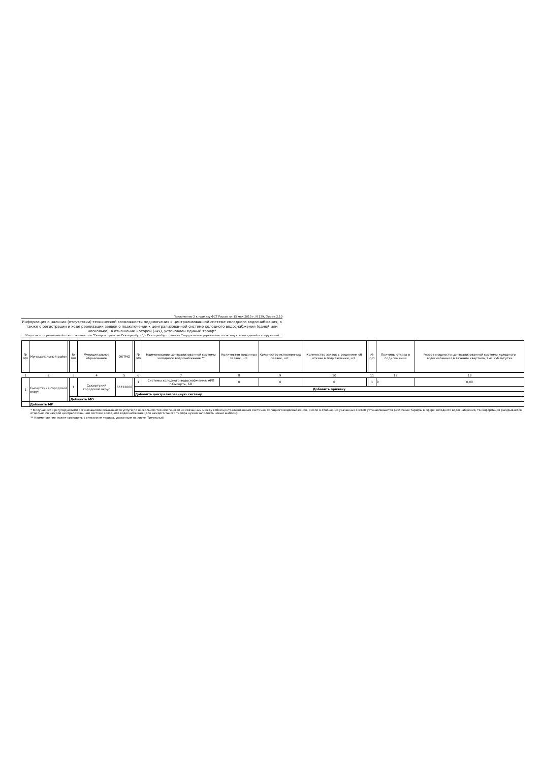Приложение 2 к приказу ФСТ России от 15 мая 2013 г. N 129, Форма 2.10
Информация о наличии (отсутствии) технической возможности подключения к централизованной системе холодного водоснабжения, а также о регистрации и ходе реализации заявок о подключении к централизованной системе холодного водоснабжения (одной или несколько), в отношении которой (-ых), установлен единый тариф*
Общество с ограниченной ответственностью "Газпром трансгаз Екатеринбург", г.Екатеринбург филиал Свердловское управление по эксплуатации зданий и сооружений
| № п/п | Муниципальный район | | № п/п | Муниципальное образование | ОКТМО | | № п/п | Наименование централизованной системы холодного водоснабжения ** | Количество поданных заявок, шт. | Количество исполненных заявок, шт. | Количество заявок с решением об отказе в подключении, шт. | | № п/п | Причины отказа в подключении | Резерв мощности централизованной системы холодного водоснабжения в течение квартала, тыс.куб.м/сутки |
| --- | --- | --- | --- | --- | --- | --- | --- | --- | --- | --- | --- | --- | --- | --- | --- |
| 1 | 2 | | 3 | 4 | 5 | | 6 | 7 | 8 | 9 | 10 | | 11 | 12 | 13 |
| 1 | Сысертский городской округ | | 1 | Сысертский городской округ | 65722000 | | 1 | Системы холодного водоснабжения: АРП г.Сысерть, БО | 0 | 0 | 0 | | 1 | 0 | 0,00 |
| | | | | | | | Добавить причину | | | | | | | | |
| | | | | | | | Добавить централизованную систему | | | | | | | | |
| | | | Добавить МО | | | | | | | | | | | | |
| | Добавить МР | | | | | | | | | | | | | | |
* В случае если регулируемыми организациями оказываются услуги по нескольким технологически не связанным между собой централизованным системам холодного водоснабжения, и если в отношении указанных систем устанавливаются различные тарифы в сфере холодного водоснабжения, то информация раскрывается отдельно по каждой централизованной системе холодного водоснабжения (для каждого такого тарифа нужно заполнять новый шаблон).
** Наименование может совпадать с описанием тарифа, указанным на листе 'Титульный'